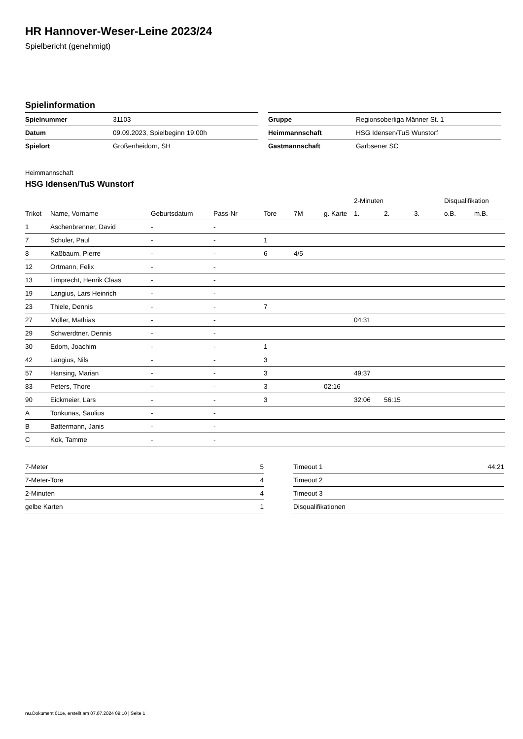HR Hannover-Weser-Leine 2023/24
Spielbericht (genehmigt)
Spielinformation
| Spielnummer | 31103 |
| Datum | 09.09.2023, Spielbeginn 19:00h |
| Spielort | Großenheidorn, SH |
| Gruppe | Regionsoberliga Männer St. 1 |
| Heimmannschaft | HSG Idensen/TuS Wunstorf |
| Gastmannschaft | Garbsener SC |
Heimmannschaft
HSG Idensen/TuS Wunstorf
| | | | | | | | 2-Minuten | | | Disqualifikation | |
| --- | --- | --- | --- | --- | --- | --- | --- | --- | --- | --- | --- |
| Trikot | Name, Vorname | Geburtsdatum | Pass-Nr | Tore | 7M | g. Karte | 1. | 2. | 3. | o.B. | m.B. |
| 1 | Aschenbrenner, David | - | - | | | | | | | | |
| 7 | Schuler, Paul | - | - | 1 | | | | | | | |
| 8 | Kaßbaum, Pierre | - | - | 6 | 4/5 | | | | | | |
| 12 | Ortmann, Felix | - | - | | | | | | | | |
| 13 | Limprecht, Henrik Claas | - | - | | | | | | | | |
| 19 | Langius, Lars Heinrich | - | - | | | | | | | | |
| 23 | Thiele, Dennis | - | - | 7 | | | | | | | |
| 27 | Möller, Mathias | - | - | | | | 04:31 | | | | |
| 29 | Schwerdtner, Dennis | - | - | | | | | | | | |
| 30 | Edom, Joachim | - | - | 1 | | | | | | | |
| 42 | Langius, Nils | - | - | 3 | | | | | | | |
| 57 | Hansing, Marian | - | - | 3 | | | 49:37 | | | | |
| 83 | Peters, Thore | - | - | 3 | | 02:16 | | | | | |
| 90 | Eickmeier, Lars | - | - | 3 | | | 32:06 | 56:15 | | | |
| A | Tonkunas, Saulius | - | - | | | | | | | | |
| B | Battermann, Janis | - | - | | | | | | | | |
| C | Kok, Tamme | - | - | | | | | | | | |
| 7-Meter | 5 |
| 7-Meter-Tore | 4 |
| 2-Minuten | 4 |
| gelbe Karten | 1 |
| Timeout 1 | 44:21 |
| Timeout 2 | |
| Timeout 3 | |
| Disqualifikationen | |
nu.Dokument 011e, erstellt am 07.07.2024 09:10 | Seite 1